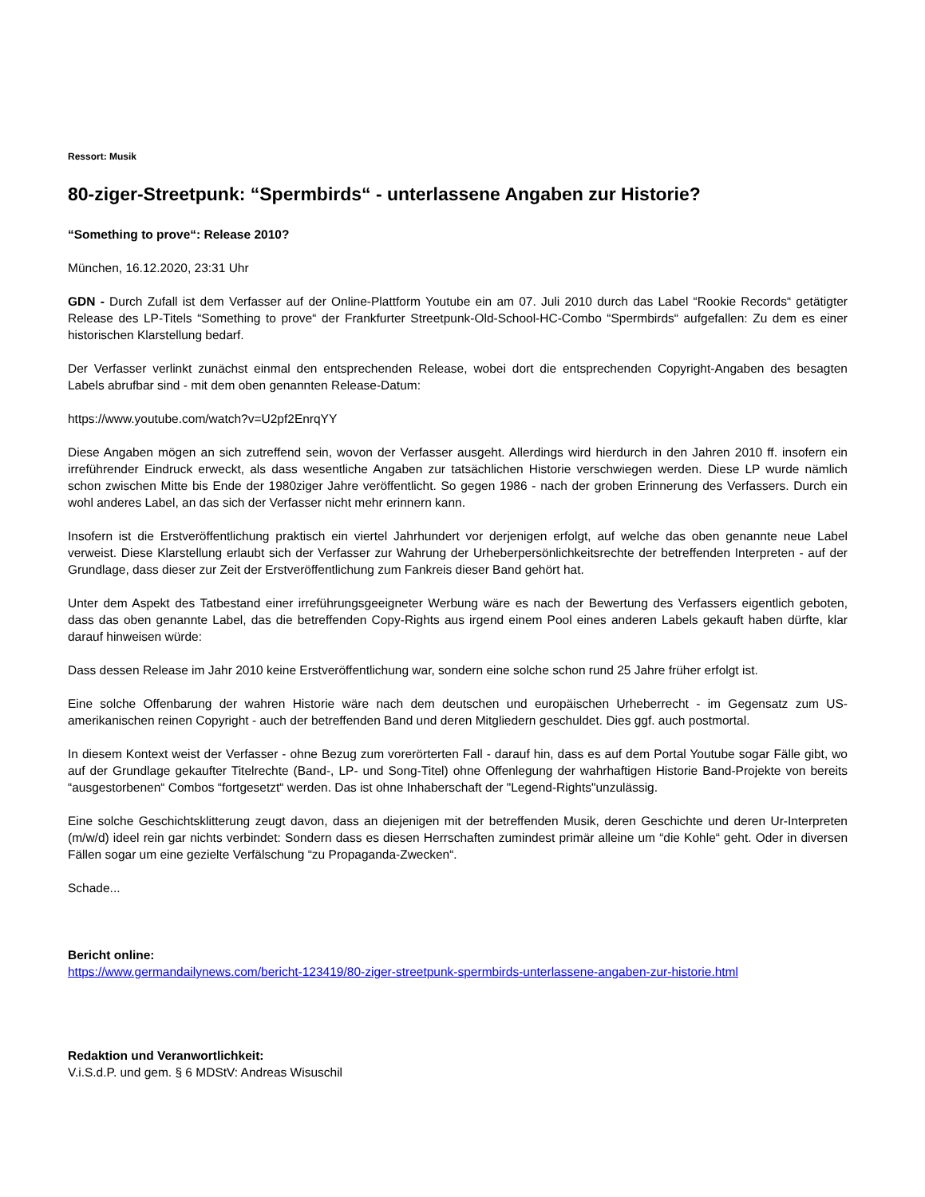Ressort: Musik
80-ziger-Streetpunk: “Spermbirds“ - unterlassene Angaben zur Historie?
“Something to prove“: Release 2010?
München, 16.12.2020, 23:31 Uhr
GDN - Durch Zufall ist dem Verfasser auf der Online-Plattform Youtube ein am 07. Juli 2010 durch das Label “Rookie Records“ getätigter Release des LP-Titels “Something to prove“ der Frankfurter Streetpunk-Old-School-HC-Combo “Spermbirds“ aufgefallen: Zu dem es einer historischen Klarstellung bedarf.
Der Verfasser verlinkt zunächst einmal den entsprechenden Release, wobei dort die entsprechenden Copyright-Angaben des besagten Labels abrufbar sind - mit dem oben genannten Release-Datum:
https://www.youtube.com/watch?v=U2pf2EnrqYY
Diese Angaben mögen an sich zutreffend sein, wovon der Verfasser ausgeht. Allerdings wird hierdurch in den Jahren 2010 ff. insofern ein irreführender Eindruck erweckt, als dass wesentliche Angaben zur tatsächlichen Historie verschwiegen werden. Diese LP wurde nämlich schon zwischen Mitte bis Ende der 1980ziger Jahre veröffentlicht. So gegen 1986 - nach der groben Erinnerung des Verfassers. Durch ein wohl anderes Label, an das sich der Verfasser nicht mehr erinnern kann.
Insofern ist die Erstveröffentlichung praktisch ein viertel Jahrhundert vor derjenigen erfolgt, auf welche das oben genannte neue Label verweist. Diese Klarstellung erlaubt sich der Verfasser zur Wahrung der Urheberpersönlichkeitsrechte der betreffenden Interpreten - auf der Grundlage, dass dieser zur Zeit der Erstveröffentlichung zum Fankreis dieser Band gehört hat.
Unter dem Aspekt des Tatbestand einer irreführungsgeeigneter Werbung wäre es nach der Bewertung des Verfassers eigentlich geboten, dass das oben genannte Label, das die betreffenden Copy-Rights aus irgend einem Pool eines anderen Labels gekauft haben dürfte, klar darauf hinweisen würde:
Dass dessen Release im Jahr 2010 keine Erstveröffentlichung war, sondern eine solche schon rund 25 Jahre früher erfolgt ist.
Eine solche Offenbarung der wahren Historie wäre nach dem deutschen und europäischen Urheberrecht - im Gegensatz zum US-amerikanischen reinen Copyright - auch der betreffenden Band und deren Mitgliedern geschuldet. Dies ggf. auch postmortal.
In diesem Kontext weist der Verfasser - ohne Bezug zum vorerörterten Fall - darauf hin, dass es auf dem Portal Youtube sogar Fälle gibt, wo auf der Grundlage gekaufter Titelrechte (Band-, LP- und Song-Titel) ohne Offenlegung der wahrhaftigen Historie Band-Projekte von bereits “ausgestorbenen“ Combos “fortgesetzt“ werden. Das ist ohne Inhaberschaft der "Legend-Rights"unzulässig.
Eine solche Geschichtsklitterung zeugt davon, dass an diejenigen mit der betreffenden Musik, deren Geschichte und deren Ur-Interpreten (m/w/d) ideel rein gar nichts verbindet: Sondern dass es diesen Herrschaften zumindest primär alleine um “die Kohle“ geht. Oder in diversen Fällen sogar um eine gezielte Verfälschung “zu Propaganda-Zwecken“.
Schade...
Bericht online:
https://www.germandailynews.com/bericht-123419/80-ziger-streetpunk-spermbirds-unterlassene-angaben-zur-historie.html
Redaktion und Veranwortlichkeit:
V.i.S.d.P. und gem. § 6 MDStV: Andreas Wisuschil